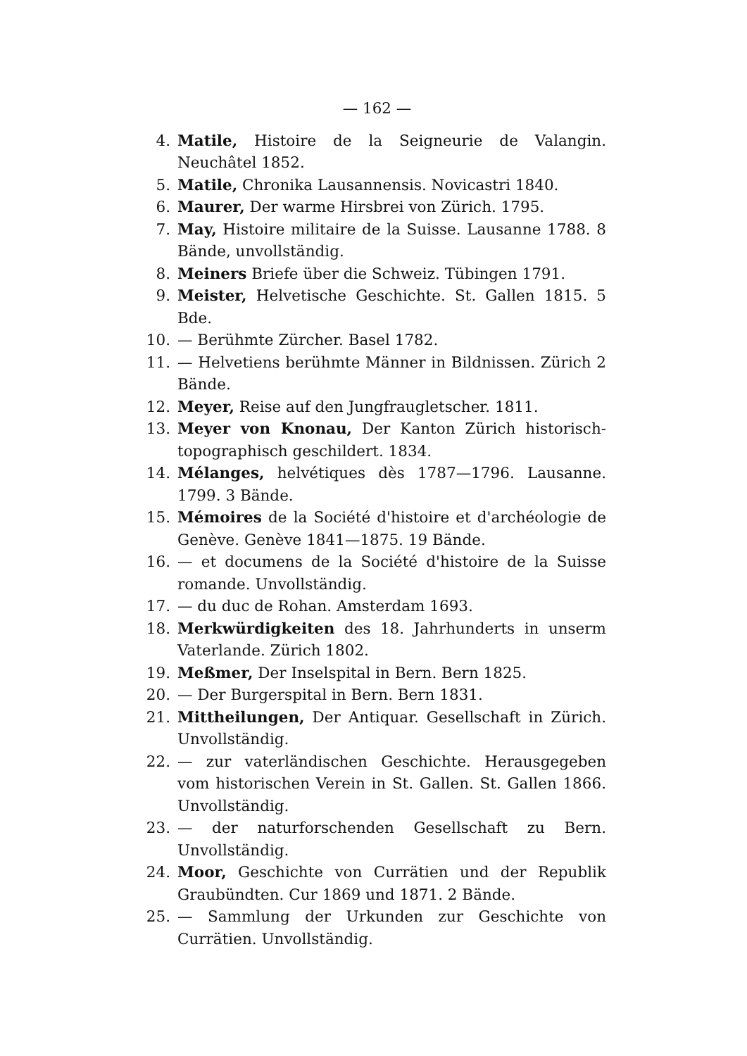— 162 —
4. Matile, Histoire de la Seigneurie de Valangin. Neuchâtel 1852.
5. Matile, Chronika Lausannensis. Novicastri 1840.
6. Maurer, Der warme Hirsbrei von Zürich. 1795.
7. May, Histoire militaire de la Suisse. Lausanne 1788. 8 Bände, unvollständig.
8. Meiners Briefe über die Schweiz. Tübingen 1791.
9. Meister, Helvetische Geschichte. St. Gallen 1815. 5 Bde.
10. — Berühmte Zürcher. Basel 1782.
11. — Helvetiens berühmte Männer in Bildnissen. Zürich 2 Bände.
12. Meyer, Reise auf den Jungfraugletscher. 1811.
13. Meyer von Knonau, Der Kanton Zürich historisch-topographisch geschildert. 1834.
14. Mélanges, helvétiques dès 1787—1796. Lausanne. 1799. 3 Bände.
15. Mémoires de la Société d'histoire et d'archéologie de Genève. Genève 1841—1875. 19 Bände.
16. — et documens de la Société d'histoire de la Suisse romande. Unvollständig.
17. — du duc de Rohan. Amsterdam 1693.
18. Merkwürdigkeiten des 18. Jahrhunderts in unserm Vaterlande. Zürich 1802.
19. Meßmer, Der Inselspital in Bern. Bern 1825.
20. — Der Burgerspital in Bern. Bern 1831.
21. Mittheilungen, Der Antiquar. Gesellschaft in Zürich. Unvollständig.
22. — zur vaterländischen Geschichte. Herausgegeben vom historischen Verein in St. Gallen. St. Gallen 1866. Unvollständig.
23. — der naturforschenden Gesellschaft zu Bern. Unvollständig.
24. Moor, Geschichte von Currätien und der Republik Graubündten. Cur 1869 und 1871. 2 Bände.
25. — Sammlung der Urkunden zur Geschichte von Currätien. Unvollständig.